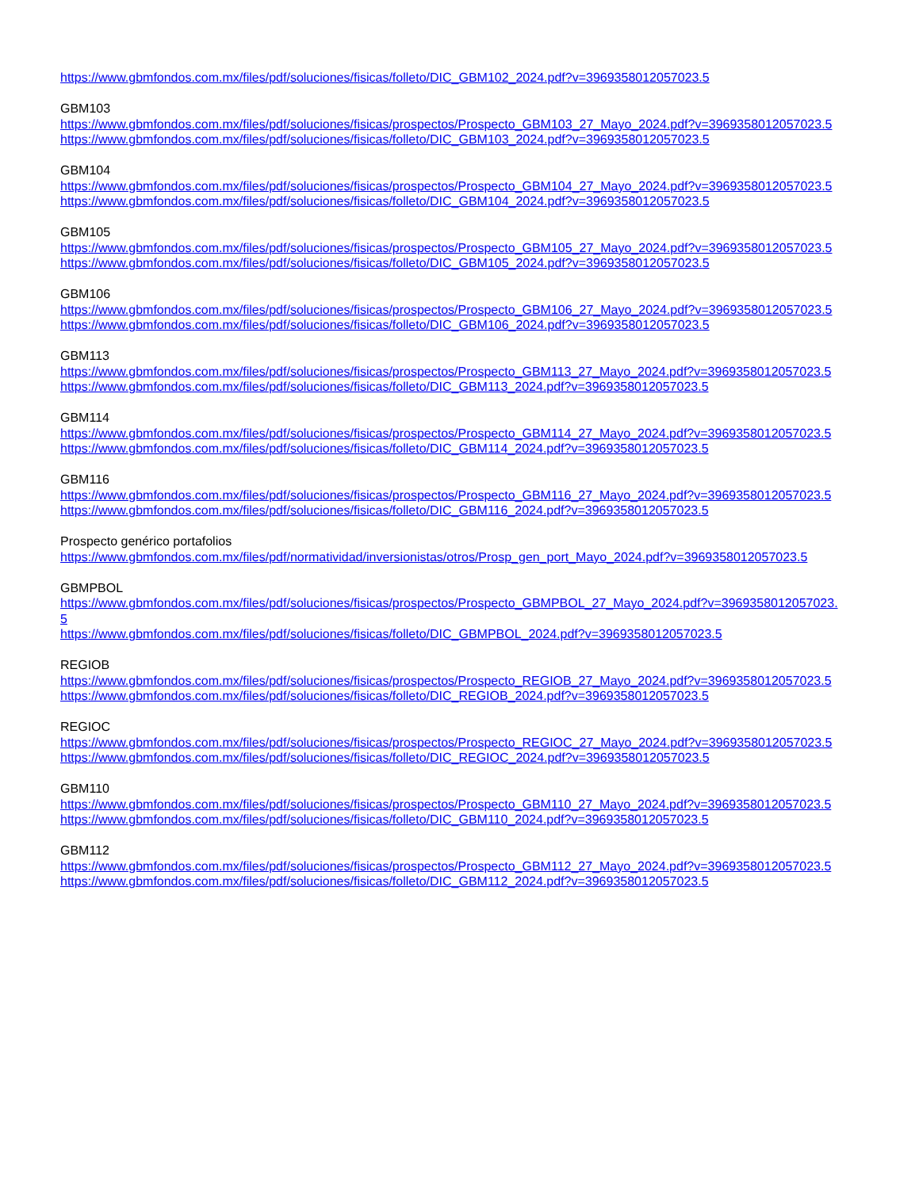https://www.gbmfondos.com.mx/files/pdf/soluciones/fisicas/folleto/DIC_GBM102_2024.pdf?v=3969358012057023.5
GBM103
https://www.gbmfondos.com.mx/files/pdf/soluciones/fisicas/prospectos/Prospecto_GBM103_27_Mayo_2024.pdf?v=3969358012057023.5
https://www.gbmfondos.com.mx/files/pdf/soluciones/fisicas/folleto/DIC_GBM103_2024.pdf?v=3969358012057023.5
GBM104
https://www.gbmfondos.com.mx/files/pdf/soluciones/fisicas/prospectos/Prospecto_GBM104_27_Mayo_2024.pdf?v=3969358012057023.5
https://www.gbmfondos.com.mx/files/pdf/soluciones/fisicas/folleto/DIC_GBM104_2024.pdf?v=3969358012057023.5
GBM105
https://www.gbmfondos.com.mx/files/pdf/soluciones/fisicas/prospectos/Prospecto_GBM105_27_Mayo_2024.pdf?v=3969358012057023.5
https://www.gbmfondos.com.mx/files/pdf/soluciones/fisicas/folleto/DIC_GBM105_2024.pdf?v=3969358012057023.5
GBM106
https://www.gbmfondos.com.mx/files/pdf/soluciones/fisicas/prospectos/Prospecto_GBM106_27_Mayo_2024.pdf?v=3969358012057023.5
https://www.gbmfondos.com.mx/files/pdf/soluciones/fisicas/folleto/DIC_GBM106_2024.pdf?v=3969358012057023.5
GBM113
https://www.gbmfondos.com.mx/files/pdf/soluciones/fisicas/prospectos/Prospecto_GBM113_27_Mayo_2024.pdf?v=3969358012057023.5
https://www.gbmfondos.com.mx/files/pdf/soluciones/fisicas/folleto/DIC_GBM113_2024.pdf?v=3969358012057023.5
GBM114
https://www.gbmfondos.com.mx/files/pdf/soluciones/fisicas/prospectos/Prospecto_GBM114_27_Mayo_2024.pdf?v=3969358012057023.5
https://www.gbmfondos.com.mx/files/pdf/soluciones/fisicas/folleto/DIC_GBM114_2024.pdf?v=3969358012057023.5
GBM116
https://www.gbmfondos.com.mx/files/pdf/soluciones/fisicas/prospectos/Prospecto_GBM116_27_Mayo_2024.pdf?v=3969358012057023.5
https://www.gbmfondos.com.mx/files/pdf/soluciones/fisicas/folleto/DIC_GBM116_2024.pdf?v=3969358012057023.5
Prospecto genérico portafolios
https://www.gbmfondos.com.mx/files/pdf/normatividad/inversionistas/otros/Prosp_gen_port_Mayo_2024.pdf?v=3969358012057023.5
GBMPBOL
https://www.gbmfondos.com.mx/files/pdf/soluciones/fisicas/prospectos/Prospecto_GBMPBOL_27_Mayo_2024.pdf?v=3969358012057023.5
https://www.gbmfondos.com.mx/files/pdf/soluciones/fisicas/folleto/DIC_GBMPBOL_2024.pdf?v=3969358012057023.5
REGIOB
https://www.gbmfondos.com.mx/files/pdf/soluciones/fisicas/prospectos/Prospecto_REGIOB_27_Mayo_2024.pdf?v=3969358012057023.5
https://www.gbmfondos.com.mx/files/pdf/soluciones/fisicas/folleto/DIC_REGIOB_2024.pdf?v=3969358012057023.5
REGIOC
https://www.gbmfondos.com.mx/files/pdf/soluciones/fisicas/prospectos/Prospecto_REGIOC_27_Mayo_2024.pdf?v=3969358012057023.5
https://www.gbmfondos.com.mx/files/pdf/soluciones/fisicas/folleto/DIC_REGIOC_2024.pdf?v=3969358012057023.5
GBM110
https://www.gbmfondos.com.mx/files/pdf/soluciones/fisicas/prospectos/Prospecto_GBM110_27_Mayo_2024.pdf?v=3969358012057023.5
https://www.gbmfondos.com.mx/files/pdf/soluciones/fisicas/folleto/DIC_GBM110_2024.pdf?v=3969358012057023.5
GBM112
https://www.gbmfondos.com.mx/files/pdf/soluciones/fisicas/prospectos/Prospecto_GBM112_27_Mayo_2024.pdf?v=3969358012057023.5
https://www.gbmfondos.com.mx/files/pdf/soluciones/fisicas/folleto/DIC_GBM112_2024.pdf?v=3969358012057023.5